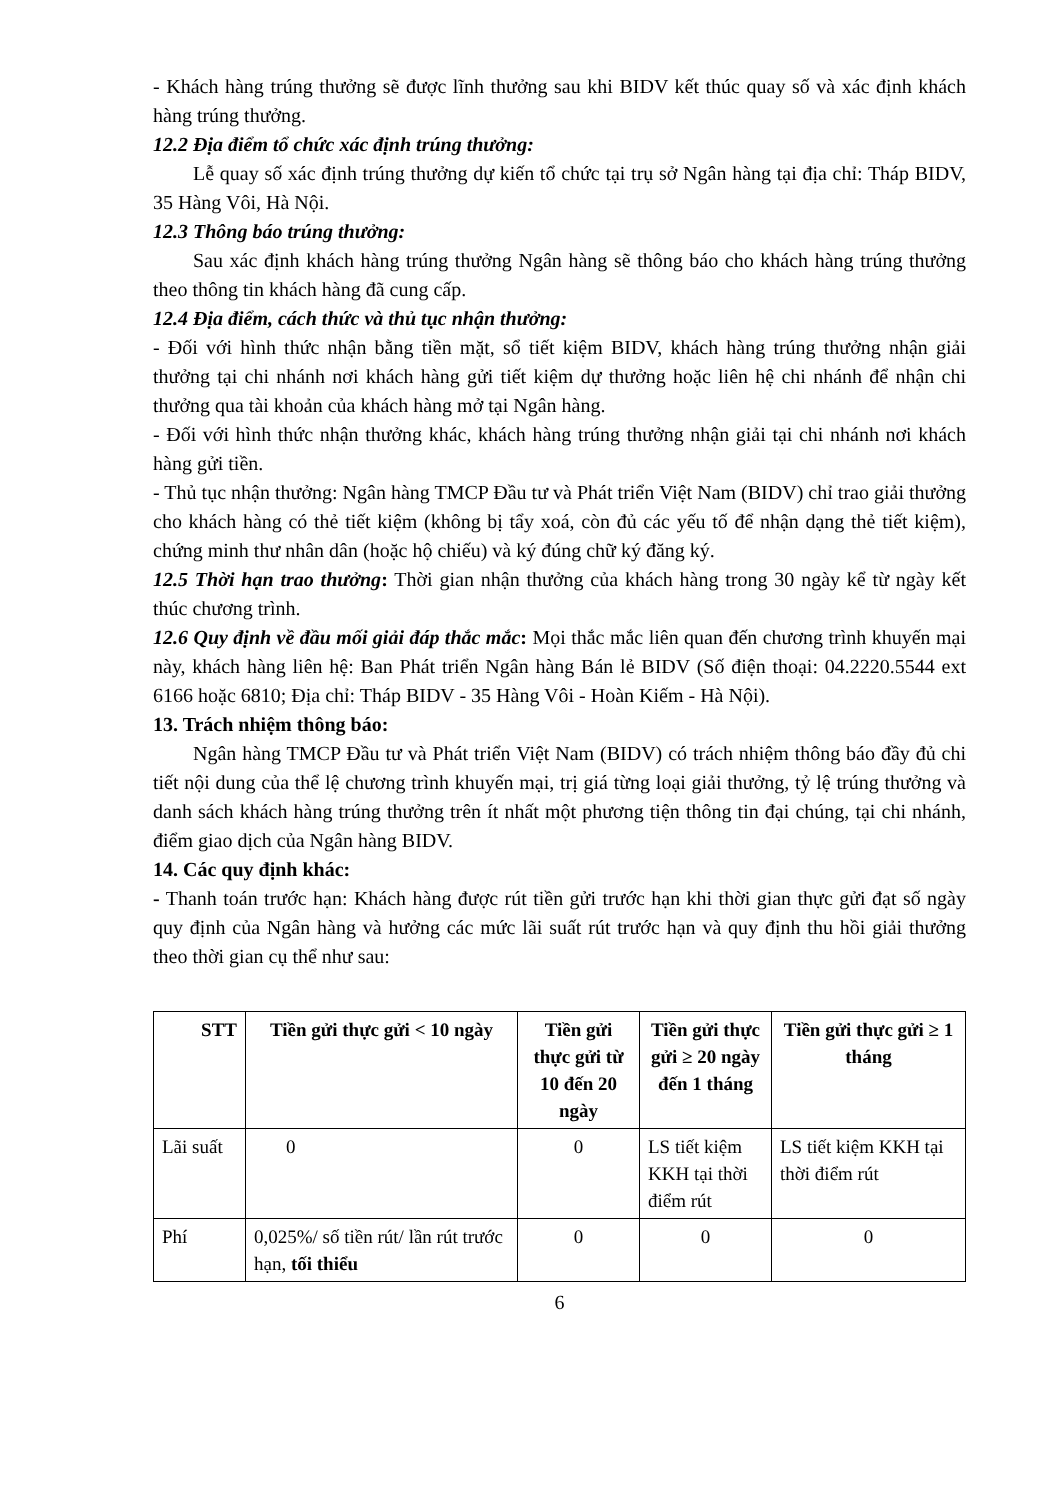- Khách hàng trúng thưởng sẽ được lĩnh thưởng sau khi BIDV kết thúc quay số và xác định khách hàng trúng thưởng.
12.2 Địa điểm tổ chức xác định trúng thưởng:
Lễ quay số xác định trúng thưởng dự kiến tổ chức tại trụ sở Ngân hàng tại địa chỉ: Tháp BIDV, 35 Hàng Vôi, Hà Nội.
12.3 Thông báo trúng thưởng:
Sau xác định khách hàng trúng thưởng Ngân hàng sẽ thông báo cho khách hàng trúng thưởng theo thông tin khách hàng đã cung cấp.
12.4 Địa điểm, cách thức và thủ tục nhận thưởng:
- Đối với hình thức nhận bằng tiền mặt, sổ tiết kiệm BIDV, khách hàng trúng thưởng nhận giải thưởng tại chi nhánh nơi khách hàng gửi tiết kiệm dự thưởng hoặc liên hệ chi nhánh để nhận chi thưởng qua tài khoản của khách hàng mở tại Ngân hàng.
- Đối với hình thức nhận thưởng khác, khách hàng trúng thưởng nhận giải tại chi nhánh nơi khách hàng gửi tiền.
- Thủ tục nhận thưởng: Ngân hàng TMCP Đầu tư và Phát triển Việt Nam (BIDV) chỉ trao giải thưởng cho khách hàng có thẻ tiết kiệm (không bị tẩy xoá, còn đủ các yếu tố để nhận dạng thẻ tiết kiệm), chứng minh thư nhân dân (hoặc hộ chiếu) và ký đúng chữ ký đăng ký.
12.5 Thời hạn trao thưởng: Thời gian nhận thưởng của khách hàng trong 30 ngày kể từ ngày kết thúc chương trình.
12.6 Quy định về đầu mối giải đáp thắc mắc: Mọi thắc mắc liên quan đến chương trình khuyến mại này, khách hàng liên hệ: Ban Phát triển Ngân hàng Bán lẻ BIDV (Số điện thoại: 04.2220.5544 ext 6166 hoặc 6810; Địa chỉ: Tháp BIDV - 35 Hàng Vôi - Hoàn Kiếm - Hà Nội).
13. Trách nhiệm thông báo:
Ngân hàng TMCP Đầu tư và Phát triển Việt Nam (BIDV) có trách nhiệm thông báo đầy đủ chi tiết nội dung của thể lệ chương trình khuyến mại, trị giá từng loại giải thưởng, tỷ lệ trúng thưởng và danh sách khách hàng trúng thưởng trên ít nhất một phương tiện thông tin đại chúng, tại chi nhánh, điểm giao dịch của Ngân hàng BIDV.
14. Các quy định khác:
- Thanh toán trước hạn: Khách hàng được rút tiền gửi trước hạn khi thời gian thực gửi đạt số ngày quy định của Ngân hàng và hưởng các mức lãi suất rút trước hạn và quy định thu hồi giải thưởng theo thời gian cụ thể như sau:
| STT | Tiền gửi thực gửi < 10 ngày | Tiền gửi thực gửi từ 10 đến 20 ngày | Tiền gửi thực gửi ≥ 20 ngày đến 1 tháng | Tiền gửi thực gửi ≥ 1 tháng |
| --- | --- | --- | --- | --- |
| Lãi suất | 0 | 0 | LS tiết kiệm KKH tại thời điểm rút | LS tiết kiệm KKH tại thời điểm rút |
| Phí | 0,025%/ số tiền rút/ lần rút trước hạn, tối thiểu | 0 | 0 | 0 |
6